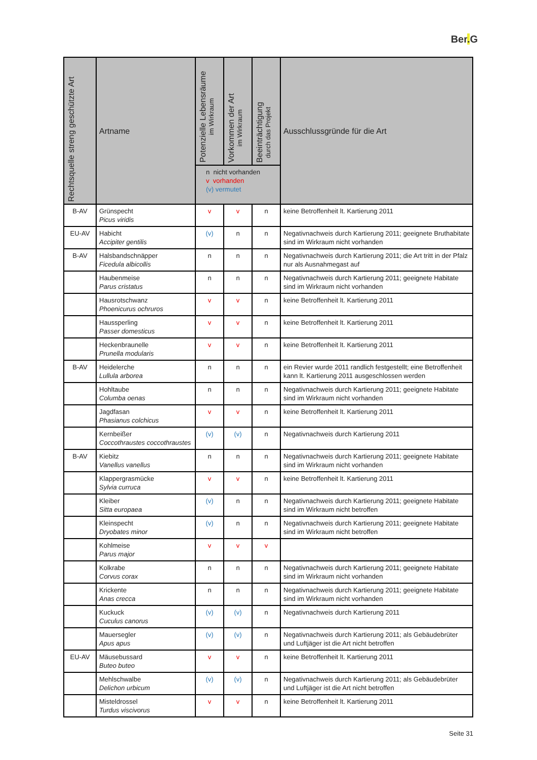Ber. G
| Rechtsquelle streng geschützte Art | Artname | Potenzielle Lebensräume im Wirkraum | Vorkommen der Art im Wirkraum | Beeinträchtigung durch das Projekt | Ausschlussgründe für die Art |
| --- | --- | --- | --- | --- | --- |
| | | n nicht vorhanden v vorhanden (v) vermutet | | | |
| B-AV | Grünspecht Picus viridis | v | v | n | keine Betroffenheit lt. Kartierung 2011 |
| EU-AV | Habicht Accipiter gentilis | (v) | n | n | Negativnachweis durch Kartierung 2011; geeignete Bruthabitate sind im Wirkraum nicht vorhanden |
| B-AV | Halsbandschnäpper Ficedula albicollis | n | n | n | Negativnachweis durch Kartierung 2011; die Art tritt in der Pfalz nur als Ausnahmegast auf |
| | Haubenmeise Parus cristatus | n | n | n | Negativnachweis durch Kartierung 2011; geeignete Habitate sind im Wirkraum nicht vorhanden |
| | Hausrotschwanz Phoenicurus ochruros | v | v | n | keine Betroffenheit lt. Kartierung 2011 |
| | Haussperling Passer domesticus | v | v | n | keine Betroffenheit lt. Kartierung 2011 |
| | Heckenbraunelle Prunella modularis | v | v | n | keine Betroffenheit lt. Kartierung 2011 |
| B-AV | Heidelerche Lullula arborea | n | n | n | ein Revier wurde 2011 randlich festgestellt; eine Betroffenheit kann lt. Kartierung 2011 ausgeschlossen werden |
| | Hohltaube Columba oenas | n | n | n | Negativnachweis durch Kartierung 2011; geeignete Habitate sind im Wirkraum nicht vorhanden |
| | Jagdfasan Phasianus colchicus | v | v | n | keine Betroffenheit lt. Kartierung 2011 |
| | Kernbeißer Coccothraustes coccothraustes | (v) | (v) | n | Negativnachweis durch Kartierung 2011 |
| B-AV | Kiebitz Vanellus vanellus | n | n | n | Negativnachweis durch Kartierung 2011; geeignete Habitate sind im Wirkraum nicht vorhanden |
| | Klappergrasmücke Sylvia curruca | v | v | n | keine Betroffenheit lt. Kartierung 2011 |
| | Kleiber Sitta europaea | (v) | n | n | Negativnachweis durch Kartierung 2011; geeignete Habitate sind im Wirkraum nicht betroffen |
| | Kleinspecht Dryobates minor | (v) | n | n | Negativnachweis durch Kartierung 2011; geeignete Habitate sind im Wirkraum nicht betroffen |
| | Kohlmeise Parus major | v | v | v | |
| | Kolkrabe Corvus corax | n | n | n | Negativnachweis durch Kartierung 2011; geeignete Habitate sind im Wirkraum nicht vorhanden |
| | Krickente Anas crecca | n | n | n | Negativnachweis durch Kartierung 2011; geeignete Habitate sind im Wirkraum nicht vorhanden |
| | Kuckuck Cuculus canorus | (v) | (v) | n | Negativnachweis durch Kartierung 2011 |
| | Mauersegler Apus apus | (v) | (v) | n | Negativnachweis durch Kartierung 2011; als Gebäudebrüter und Luftjäger ist die Art nicht betroffen |
| EU-AV | Mäusebussard Buteo buteo | v | v | n | keine Betroffenheit lt. Kartierung 2011 |
| | Mehlschwalbe Delichon urbicum | (v) | (v) | n | Negativnachweis durch Kartierung 2011; als Gebäudebrüter und Luftjäger ist die Art nicht betroffen |
| | Misteldrossel Turdus viscivorus | v | v | n | keine Betroffenheit lt. Kartierung 2011 |
Seite 31